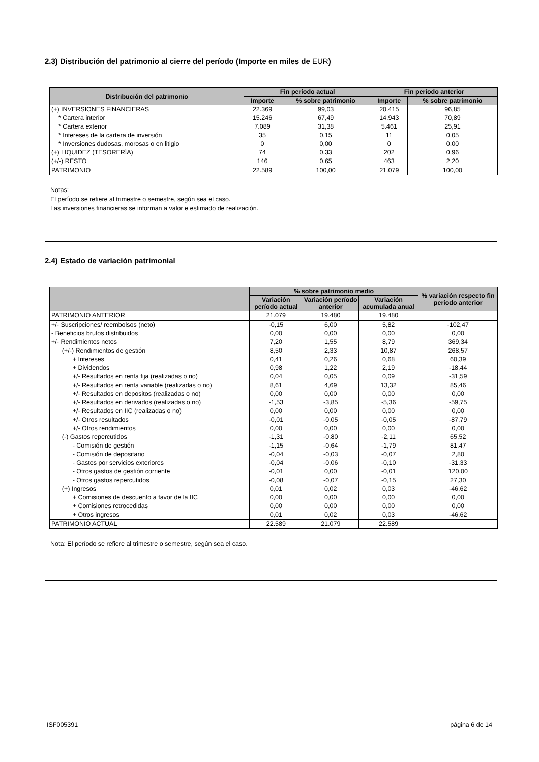2.3) Distribución del patrimonio al cierre del período (Importe en miles de EUR)
| Distribución del patrimonio | Fin período actual | | Fin período anterior | |
| --- | --- | --- | --- | --- |
| | Importe | % sobre patrimonio | Importe | % sobre patrimonio |
| (+) INVERSIONES FINANCIERAS | 22.369 | 99,03 | 20.415 | 96,85 |
| * Cartera interior | 15.246 | 67,49 | 14.943 | 70,89 |
| * Cartera exterior | 7.089 | 31,38 | 5.461 | 25,91 |
| * Intereses de la cartera de inversión | 35 | 0,15 | 11 | 0,05 |
| * Inversiones dudosas, morosas o en litigio | 0 | 0,00 | 0 | 0,00 |
| (+) LIQUIDEZ (TESORERÍA) | 74 | 0,33 | 202 | 0,96 |
| (+/-) RESTO | 146 | 0,65 | 463 | 2,20 |
| PATRIMONIO | 22.589 | 100,00 | 21.079 | 100,00 |
Notas:
El período se refiere al trimestre o semestre, según sea el caso.
Las inversiones financieras se informan a valor e estimado de realización.
2.4) Estado de variación patrimonial
| | % sobre patrimonio medio | | | % variación respecto fin período anterior |
| --- | --- | --- | --- | --- |
| | Variación período actual | Variación período anterior | Variación acumulada anual | |
| PATRIMONIO ANTERIOR | 21.079 | 19.480 | 19.480 | |
| +/- Suscripciones/ reembolsos (neto) | -0,15 | 6,00 | 5,82 | -102,47 |
| - Beneficios brutos distribuidos | 0,00 | 0,00 | 0,00 | 0,00 |
| +/- Rendimientos netos | 7,20 | 1,55 | 8,79 | 369,34 |
| (+/-) Rendimientos de gestión | 8,50 | 2,33 | 10,87 | 268,57 |
| + Intereses | 0,41 | 0,26 | 0,68 | 60,39 |
| + Dividendos | 0,98 | 1,22 | 2,19 | -18,44 |
| +/- Resultados en renta fija (realizadas o no) | 0,04 | 0,05 | 0,09 | -31,59 |
| +/- Resultados en renta variable (realizadas o no) | 8,61 | 4,69 | 13,32 | 85,46 |
| +/- Resultados en depositos (realizadas o no) | 0,00 | 0,00 | 0,00 | 0,00 |
| +/- Resultados en derivados (realizadas o no) | -1,53 | -3,85 | -5,36 | -59,75 |
| +/- Resultados en IIC (realizadas o no) | 0,00 | 0,00 | 0,00 | 0,00 |
| +/- Otros resultados | -0,01 | -0,05 | -0,05 | -87,79 |
| +/- Otros rendimientos | 0,00 | 0,00 | 0,00 | 0,00 |
| (-) Gastos repercutidos | -1,31 | -0,80 | -2,11 | 65,52 |
| - Comisión de gestión | -1,15 | -0,64 | -1,79 | 81,47 |
| - Comisión de depositario | -0,04 | -0,03 | -0,07 | 2,80 |
| - Gastos por servicios exteriores | -0,04 | -0,06 | -0,10 | -31,33 |
| - Otros gastos de gestión corriente | -0,01 | 0,00 | -0,01 | 120,00 |
| - Otros gastos repercutidos | -0,08 | -0,07 | -0,15 | 27,30 |
| (+) Ingresos | 0,01 | 0,02 | 0,03 | -46,62 |
| + Comisiones de descuento a favor de la IIC | 0,00 | 0,00 | 0,00 | 0,00 |
| + Comisiones retrocedidas | 0,00 | 0,00 | 0,00 | 0,00 |
| + Otros ingresos | 0,01 | 0,02 | 0,03 | -46,62 |
| PATRIMONIO ACTUAL | 22.589 | 21.079 | 22.589 | |
Nota: El período se refiere al trimestre o semestre, según sea el caso.
ISF005391 página 6 de 14